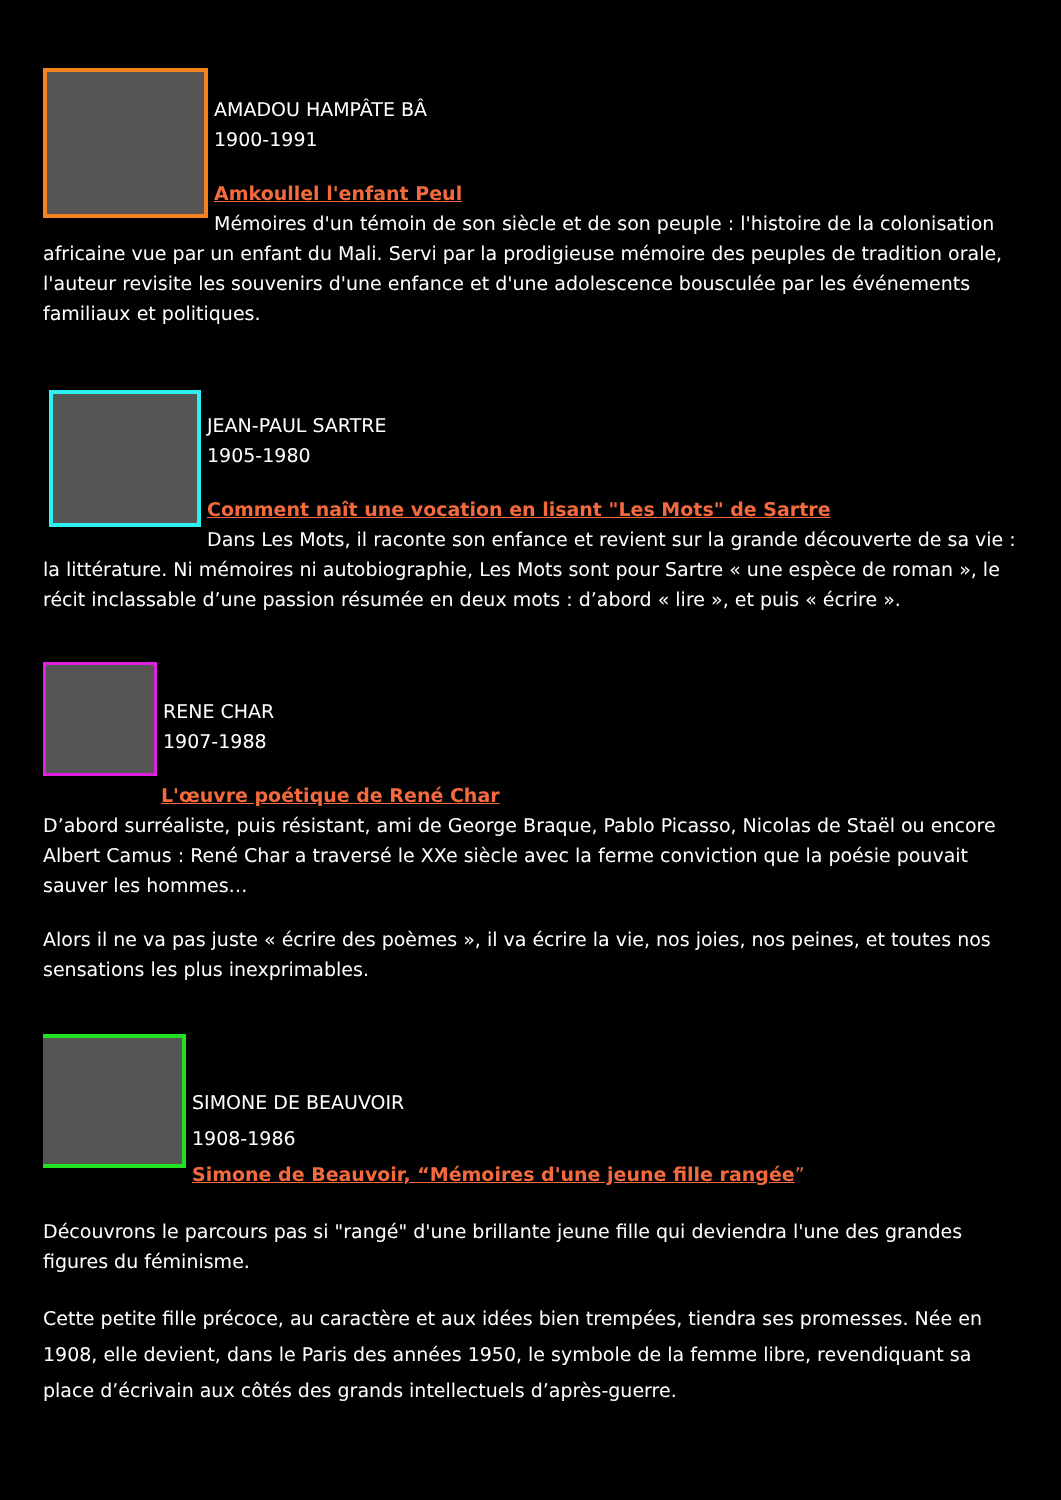AMADOU HAMPÂTE BÂ
1900-1991
Amkoullel l'enfant Peul
Mémoires d'un témoin de son siècle et de son peuple : l'histoire de la colonisation africaine vue par un enfant du Mali. Servi par la prodigieuse mémoire des peuples de tradition orale, l'auteur revisite les souvenirs d'une enfance et d'une adolescence bousculée par les événements familiaux et politiques.
JEAN-PAUL SARTRE
1905-1980
Comment naît une vocation en lisant "Les Mots" de Sartre
Dans Les Mots, il raconte son enfance et revient sur la grande découverte de sa vie : la littérature. Ni mémoires ni autobiographie, Les Mots sont pour Sartre « une espèce de roman », le récit inclassable d’une passion résumée en deux mots : d’abord « lire », et puis « écrire ».
RENE CHAR
1907-1988
L'œuvre poétique de René Char
D’abord surréaliste, puis résistant, ami de George Braque, Pablo Picasso, Nicolas de Staël ou encore Albert Camus : René Char a traversé le XXe siècle avec la ferme conviction que la poésie pouvait sauver les hommes…
Alors il ne va pas juste « écrire des poèmes », il va écrire la vie, nos joies, nos peines, et toutes nos sensations les plus inexprimables.
SIMONE DE BEAUVOIR
1908-1986
Simone de Beauvoir, “Mémoires d'une jeune fille rangée”
Découvrons le parcours pas si "rangé" d'une brillante jeune fille qui deviendra l'une des grandes figures du féminisme.
Cette petite fille précoce, au caractère et aux idées bien trempées, tiendra ses promesses. Née en 1908, elle devient, dans le Paris des années 1950, le symbole de la femme libre, revendiquant sa place d’écrivain aux côtés des grands intellectuels d’après-guerre.